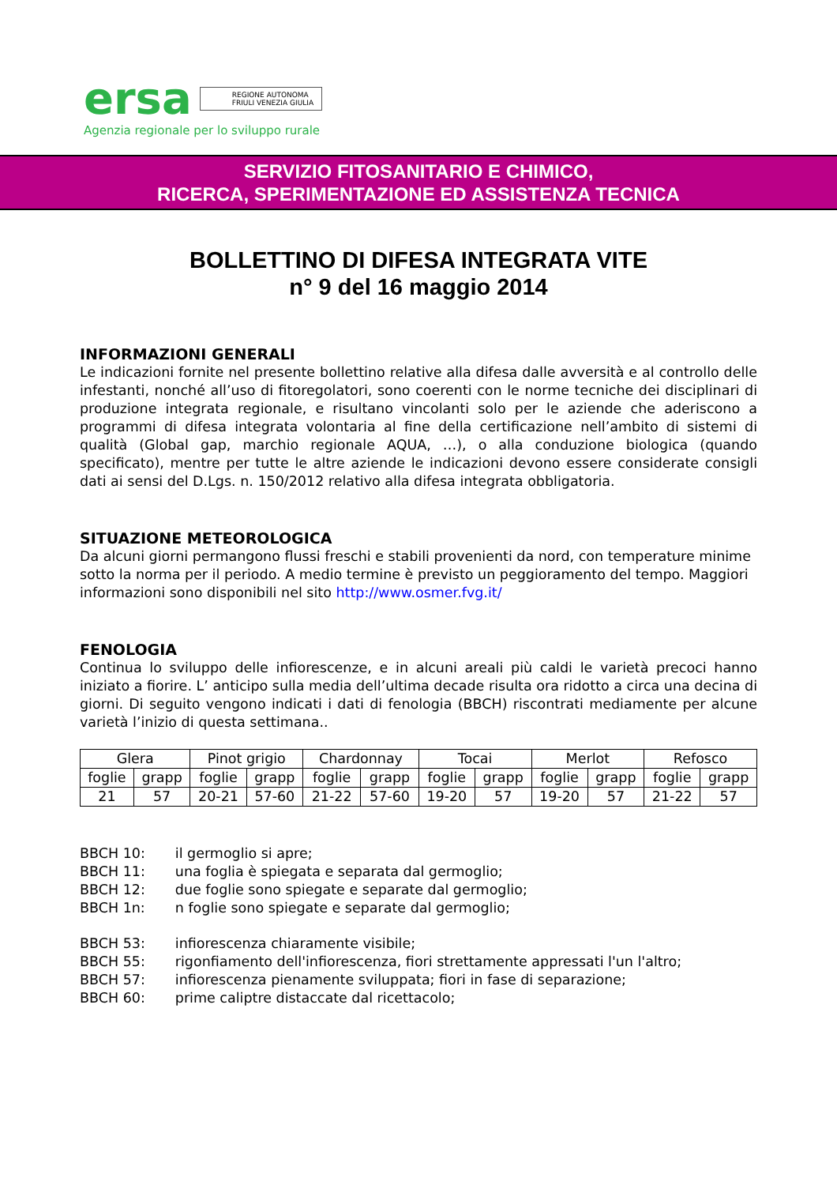ersa REGIONE AUTONOMA
FRIULI VENEZIA GIULIA
Agenzia regionale per lo sviluppo rurale
SERVIZIO FITOSANITARIO E CHIMICO,
RICERCA, SPERIMENTAZIONE ED ASSISTENZA TECNICA
BOLLETTINO DI DIFESA INTEGRATA VITE
n° 9 del 16 maggio 2014
INFORMAZIONI GENERALI
Le indicazioni fornite nel presente bollettino relative alla difesa dalle avversità e al controllo delle infestanti, nonché all’uso di fitoregolatori, sono coerenti con le norme tecniche dei disciplinari di produzione integrata regionale, e risultano vincolanti solo per le aziende che aderiscono a programmi di difesa integrata volontaria al fine della certificazione nell’ambito di sistemi di qualità (Global gap, marchio regionale AQUA, …), o alla conduzione biologica (quando specificato), mentre per tutte le altre aziende le indicazioni devono essere considerate consigli dati ai sensi del D.Lgs. n. 150/2012 relativo alla difesa integrata obbligatoria.
SITUAZIONE METEOROLOGICA
Da alcuni giorni permangono flussi freschi e stabili provenienti da nord, con temperature minime sotto la norma per il periodo. A medio termine è previsto un peggioramento del tempo. Maggiori informazioni sono disponibili nel sito http://www.osmer.fvg.it/
FENOLOGIA
Continua lo sviluppo delle infiorescenze, e in alcuni areali più caldi le varietà precoci hanno iniziato a fiorire. L’ anticipo sulla media dell’ultima decade risulta ora ridotto a circa una decina di giorni. Di seguito vengono indicati i dati di fenologia (BBCH) riscontrati mediamente per alcune varietà l’inizio di questa settimana..
| Glera | | Pinot grigio | | Chardonnay | | Tocai | | Merlot | | Refosco | |
| foglie | grapp | foglie | grapp | foglie | grapp | foglie | grapp | foglie | grapp | foglie | grapp |
| 21 | 57 | 20-21 | 57-60 | 21-22 | 57-60 | 19-20 | 57 | 19-20 | 57 | 21-22 | 57 |
BBCH 10: il germoglio si apre;
BBCH 11: una foglia è spiegata e separata dal germoglio;
BBCH 12: due foglie sono spiegate e separate dal germoglio;
BBCH 1n: n foglie sono spiegate e separate dal germoglio;
BBCH 53: infiorescenza chiaramente visibile;
BBCH 55: rigonfiamento dell'infiorescenza, fiori strettamente appressati l'un l'altro;
BBCH 57: infiorescenza pienamente sviluppata; fiori in fase di separazione;
BBCH 60: prime caliptre distaccate dal ricettacolo;